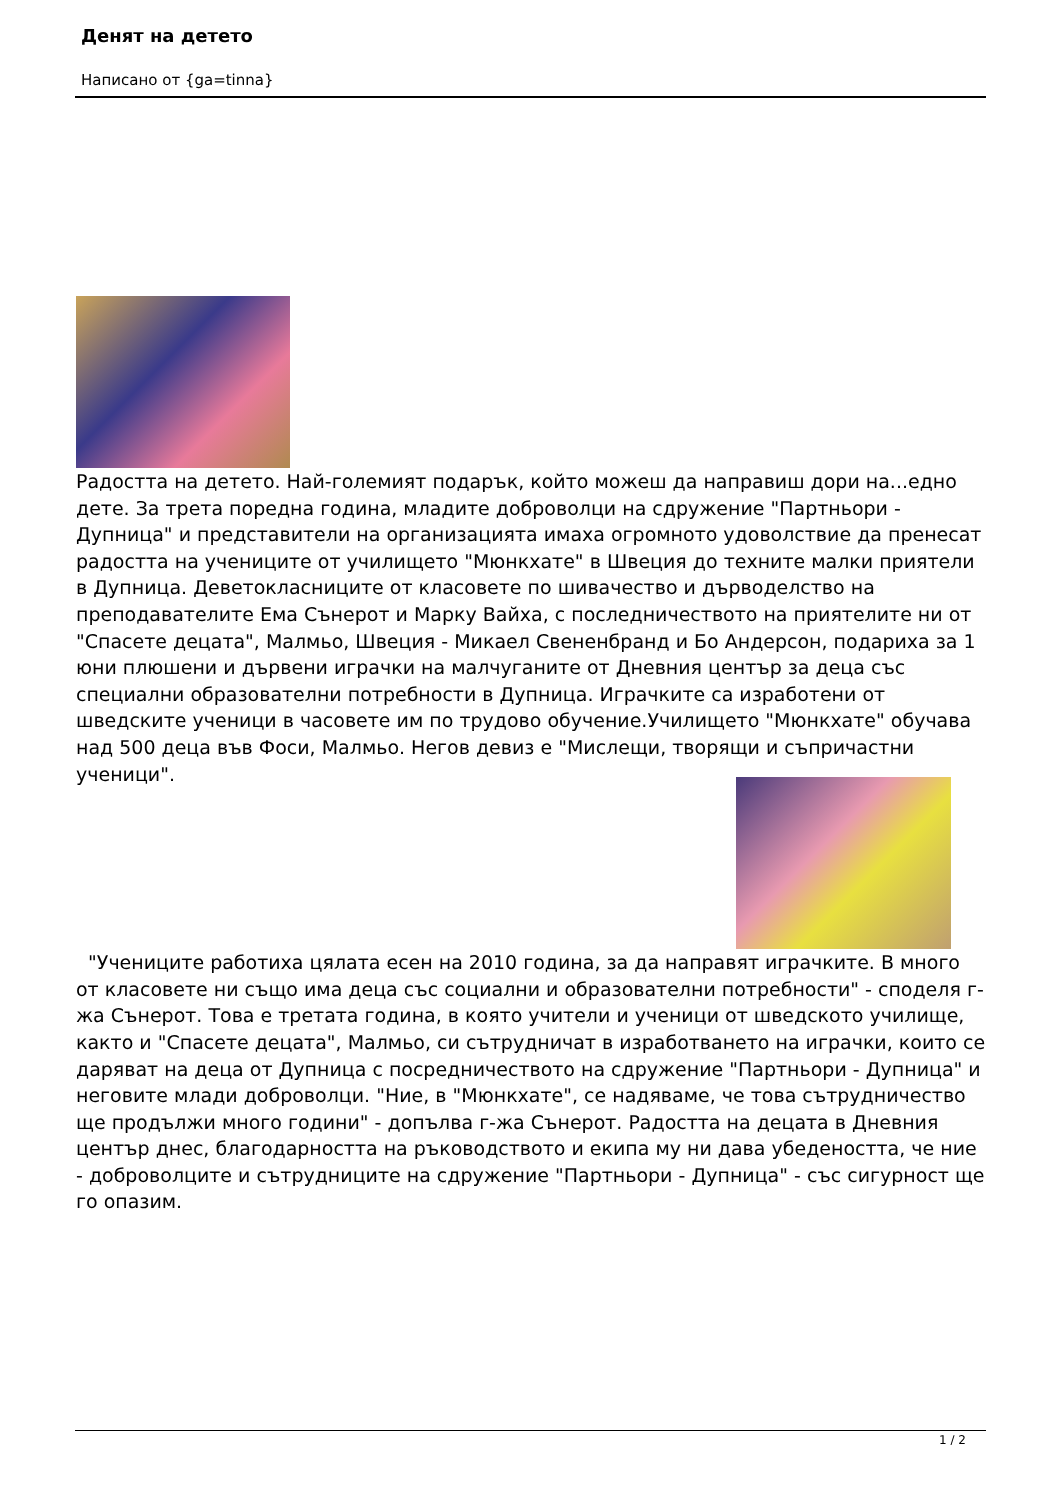Денят на детето
Написано от {ga=tinna}
Радостта на детето. Най-големият подарък, който можеш да направиш дори на...едно дете. За трета поредна година, младите доброволци на сдружение "Партньори - Дупница" и представители на организацията имаха огромното удоволствие да пренесат радостта на учениците от училището "Мюнкхате" в Швеция до техните малки приятели в Дупница. Деветокласниците от класовете по шивачество и дърводелство на преподавателите Ема Сънерот и Марку Вайха, с последничеството на приятелите ни от "Спасете децата", Малмьо, Швеция - Микаел Свененбранд и Бо Андерсон, подариха за 1 юни плюшени и дървени играчки на малчуганите от Дневния център за деца със специални образователни потребности в Дупница. Играчките са изработени от шведските ученици в часовете им по трудово обучение.Училището "Мюнкхате" обучава над 500 деца във Фоси, Малмьо. Негов девиз е "Мислещи, творящи и съпричастни ученици".
"Учениците работиха цялата есен на 2010 година, за да направят играчките. В много от класовете ни също има деца със социални и образователни потребности" - споделя г-жа Сънерот. Това е третата година, в която учители и ученици от шведското училище, както и "Спасете децата", Малмьо, си сътрудничат в изработването на играчки, които се даряват на деца от Дупница с посредничеството на сдружение "Партньори - Дупница" и неговите млади доброволци. "Ние, в "Мюнкхате", се надяваме, че това сътрудничество ще продължи много години" - допълва г-жа Сънерот. Радостта на децата в Дневния център днес, благодарността на ръководството и екипа му ни дава убедеността, че ние - доброволците и сътрудниците на сдружение "Партньори - Дупница" - със сигурност ще го опазим.
1 / 2